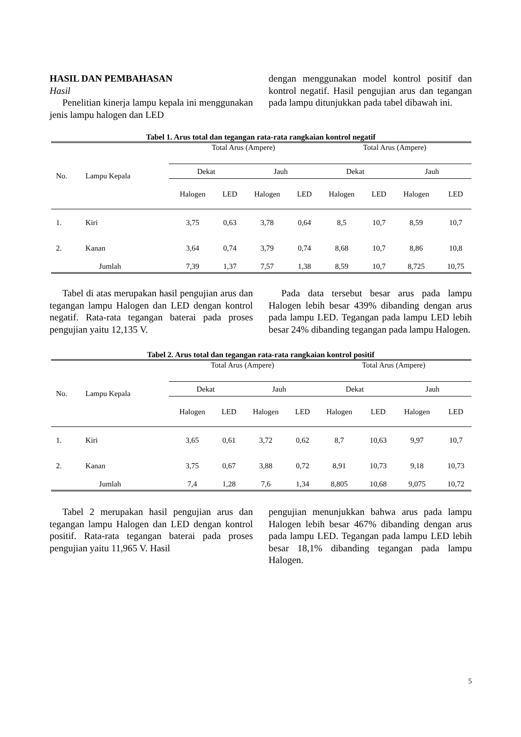HASIL DAN PEMBAHASAN
Hasil
Penelitian kinerja lampu kepala ini menggunakan jenis lampu halogen dan LED
dengan menggunakan model kontrol positif dan kontrol negatif. Hasil pengujian arus dan tegangan pada lampu ditunjukkan pada tabel dibawah ini.
Tabel 1. Arus total dan tegangan rata-rata rangkaian kontrol negatif
| No. | Lampu Kepala | Total Arus (Ampere) | | | | Total Arus (Ampere) | | | |
| --- | --- | --- | --- | --- | --- | --- | --- | --- | --- |
| | | Dekat | | Jauh | | Dekat | | Jauh | |
| | | Halogen | LED | Halogen | LED | Halogen | LED | Halogen | LED |
| 1. | Kiri | 3,75 | 0,63 | 3,78 | 0,64 | 8,5 | 10,7 | 8,59 | 10,7 |
| 2. | Kanan | 3,64 | 0,74 | 3,79 | 0,74 | 8,68 | 10,7 | 8,86 | 10,8 |
| Jumlah | | 7,39 | 1,37 | 7,57 | 1,38 | 8,59 | 10,7 | 8,725 | 10,75 |
Tabel di atas merupakan hasil pengujian arus dan tegangan lampu Halogen dan LED dengan kontrol negatif. Rata-rata tegangan baterai pada proses pengujian yaitu 12,135 V.
Pada data tersebut besar arus pada lampu Halogen lebih besar 439% dibanding dengan arus pada lampu LED. Tegangan pada lampu LED lebih besar 24% dibanding tegangan pada lampu Halogen.
Tabel 2. Arus total dan tegangan rata-rata rangkaian kontrol positif
| No. | Lampu Kepala | Total Arus (Ampere) | | | | Total Arus (Ampere) | | | |
| --- | --- | --- | --- | --- | --- | --- | --- | --- | --- |
| | | Dekat | | Jauh | | Dekat | | Jauh | |
| | | Halogen | LED | Halogen | LED | Halogen | LED | Halogen | LED |
| 1. | Kiri | 3,65 | 0,61 | 3,72 | 0,62 | 8,7 | 10,63 | 9,97 | 10,7 |
| 2. | Kanan | 3,75 | 0,67 | 3,88 | 0,72 | 8,91 | 10,73 | 9,18 | 10,73 |
| Jumlah | | 7,4 | 1,28 | 7,6 | 1,34 | 8,805 | 10,68 | 9,075 | 10,72 |
Tabel 2 merupakan hasil pengujian arus dan tegangan lampu Halogen dan LED dengan kontrol positif. Rata-rata tegangan baterai pada proses pengujian yaitu 11,965 V. Hasil
pengujian menunjukkan bahwa arus pada lampu Halogen lebih besar 467% dibanding dengan arus pada lampu LED. Tegangan pada lampu LED lebih besar 18,1% dibanding tegangan pada lampu Halogen.
5